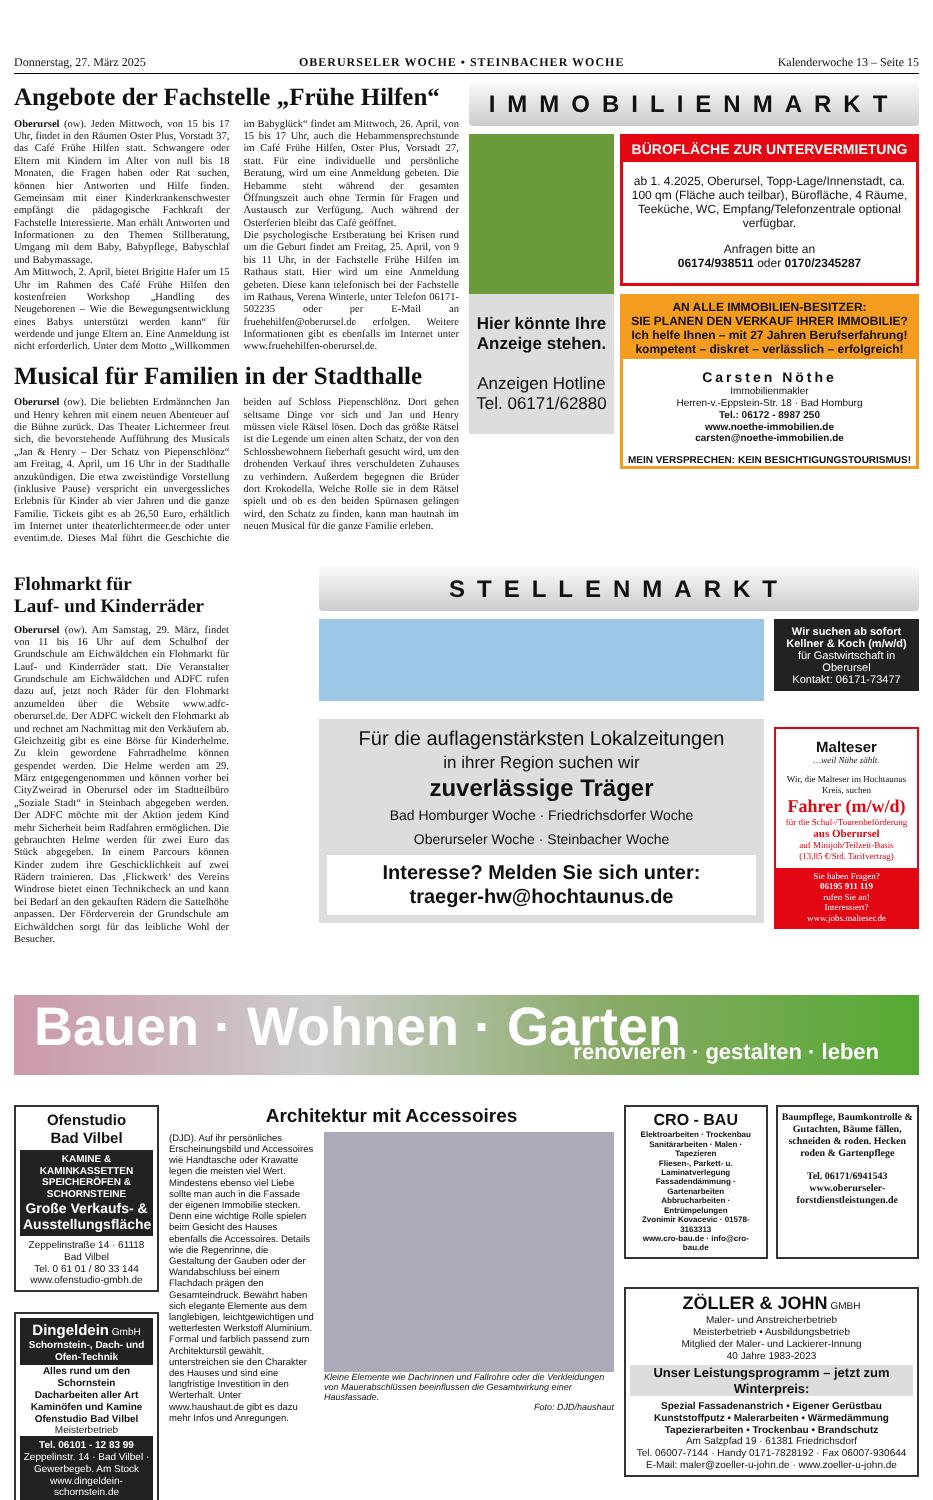Donnerstag, 27. März 2025 OBERURSELER WOCHE • STEINBACHER WOCHE Kalenderwoche 13 – Seite 15
Angebote der Fachstelle „Frühe Hilfen“
Oberursel (ow). Jeden Mittwoch, von 15 bis 17 Uhr, findet in den Räumen Oster Plus, Vorstadt 37, das Café Frühe Hilfen statt. Schwangere oder Eltern mit Kindern im Alter von null bis 18 Monaten, die Fragen haben oder Rat suchen, können hier Antworten und Hilfe finden. Gemeinsam mit einer Kinderkrankenschwester empfängt die pädagogische Fachkraft der Fachstelle Interessierte. Man erhält Antworten und Informationen zu den Themen Stillberatung, Umgang mit dem Baby, Babypflege, Babyschlaf und Babymassage.
Am Mittwoch, 2. April, bietet Brigitte Hafer um 15 Uhr im Rahmen des Café Frühe Hilfen den kostenfreien Workshop „Handling des Neugeborenen – Wie die Bewegungsentwicklung eines Babys unterstützt werden kann“ für werdende und junge Eltern an. Eine Anmeldung ist nicht erforderlich. Unter dem Motto „Willkommen im Babyglück“ findet am Mittwoch, 26. April, von 15 bis 17 Uhr, auch die Hebammensprechstunde im Café Frühe Hilfen, Oster Plus, Vorstadt 27, statt. Für eine individuelle und persönliche Beratung, wird um eine Anmeldung gebeten. Die Hebamme steht während der gesamten Öffnungszeit auch ohne Termin für Fragen und Austausch zur Verfügung. Auch während der Osterferien bleibt das Café geöffnet.
Die psychologische Erstberatung bei Krisen rund um die Geburt findet am Freitag, 25. April, von 9 bis 11 Uhr, in der Fachstelle Frühe Hilfen im Rathaus statt. Hier wird um eine Anmeldung gebeten. Diese kann telefonisch bei der Fachstelle im Rathaus, Verena Winterle, unter Telefon 06171-502235 oder per E-Mail an fruehehilfen@oberursel.de erfolgen. Weitere Informationen gibt es ebenfalls im Internet unter www.fruehehilfen-oberursel.de.
Musical für Familien in der Stadthalle
Oberursel (ow). Die beliebten Erdmännchen Jan und Henry kehren mit einem neuen Abenteuer auf die Bühne zurück. Das Theater Lichtermeer freut sich, die bevorstehende Aufführung des Musicals „Jan & Henry – Der Schatz von Piepenschlönz“ am Freitag, 4. April, um 16 Uhr in der Stadthalle anzukündigen. Die etwa zweistündige Vorstellung (inklusive Pause) verspricht ein unvergessliches Erlebnis für Kinder ab vier Jahren und die ganze Familie. Tickets gibt es ab 26,50 Euro, erhältlich im Internet unter theaterlichtermeer.de oder unter eventim.de. Dieses Mal führt die Geschichte die beiden auf Schloss Piepenschlönz. Dort gehen seltsame Dinge vor sich und Jan und Henry müssen viele Rätsel lösen. Doch das größte Rätsel ist die Legende um einen alten Schatz, der von den Schlossbewohnern fieberhaft gesucht wird, um den drohenden Verkauf ihres verschuldeten Zuhauses zu verhindern. Außerdem begegnen die Brüder dort Krokodella. Welche Rolle sie in dem Rätsel spielt und ob es den beiden Spürnasen gelingen wird, den Schatz zu finden, kann man hautnah im neuen Musical für die ganze Familie erleben.
IMMOBILIENMARKT
Hier könnte Ihre Anzeige stehen.
Anzeigen Hotline
Tel. 06171/62880
BÜROFLÄCHE ZUR UNTERVERMIETUNG
ab 1. 4.2025, Oberursel, Topp-Lage/Innenstadt, ca. 100 qm (Fläche auch teilbar), Bürofläche, 4 Räume, Teeküche, WC, Empfang/Telefonzentrale optional verfügbar.
Anfragen bitte an
06174/938511 oder 0170/2345287
AN ALLE IMMOBILIEN-BESITZER:
SIE PLANEN DEN VERKAUF IHRER IMMOBILIE?
Ich helfe Ihnen – mit 27 Jahren Berufserfahrung!
kompetent – diskret – verlässlich – erfolgreich!
Carsten Nöthe
Immobilienmakler
Herren-v.-Eppstein-Str. 18 · Bad Homburg
Tel.: 06172 - 8987 250
www.noethe-immobilien.de
carsten@noethe-immobilien.de
MEIN VERSPRECHEN: KEIN BESICHTIGUNGSTOURISMUS!
Flohmarkt für
Lauf- und Kinderräder
Oberursel (ow). Am Samstag, 29. März, findet von 11 bis 16 Uhr auf dem Schulhof der Grundschule am Eichwäldchen ein Flohmarkt für Lauf- und Kinderräder statt. Die Veranstalter Grundschule am Eichwäldchen und ADFC rufen dazu auf, jetzt noch Räder für den Flohmarkt anzumelden über die Website www.adfc-oberursel.de. Der ADFC wickelt den Flohmarkt ab und rechnet am Nachmittag mit den Verkäufern ab. Gleichzeitig gibt es eine Börse für Kinderhelme. Zu klein gewordene Fahrradhelme können gespendet werden. Die Helme werden am 29. März entgegengenommen und können vorher bei CityZweirad in Oberursel oder im Stadtteilbüro „Soziale Stadt“ in Steinbach abgegeben werden. Der ADFC möchte mit der Aktion jedem Kind mehr Sicherheit beim Radfahren ermöglichen. Die gebrauchten Helme werden für zwei Euro das Stück abgegeben. In einem Parcours können Kinder zudem ihre Geschicklichkeit auf zwei Rädern trainieren. Das ‚Flickwerk‘ des Vereins Windrose bietet einen Technikcheck an und kann bei Bedarf an den gekauften Rädern die Sattelhöhe anpassen. Der Förderverein der Grundschule am Eichwäldchen sorgt für das leibliche Wohl der Besucher.
STELLENMARKT
Für die auflagenstärksten Lokalzeitungen
in ihrer Region suchen wir
zuverlässige Träger
Bad Homburger Woche · Friedrichsdorfer Woche
Oberurseler Woche · Steinbacher Woche
Interesse? Melden Sie sich unter:
traeger-hw@hochtaunus.de
Wir suchen ab sofort Kellner & Koch (m/w/d)
für Gastwirtschaft in Oberursel
Kontakt: 06171-73477
Malteser
…weil Nähe zählt.
Wir, die Malteser im Hochtaunus Kreis, suchen
Fahrer (m/w/d)
für die Schul-/Tourenbeförderung
aus Oberursel
auf Minijob/Teilzeit-Basis
(13,85 €/Std. Tarifvertrag)
Sie haben Fragen?
06195 911 119
rufen Sie an!
Interessiert?
www.jobs.malteser.de
Bauen · Wohnen · Garten
renovieren · gestalten · leben
Ofenstudio
Bad Vilbel
KAMINE & KAMINKASSETTEN
SPEICHERÖFEN & SCHORNSTEINE
Große Verkaufs- & Ausstellungsfläche
Zeppelinstraße 14 · 61118 Bad Vilbel
Tel. 0 61 01 / 80 33 144
www.ofenstudio-gmbh.de
Dingeldein GmbH
Schornstein-, Dach- und Ofen-Technik
Alles rund um den Schornstein
Dacharbeiten aller Art
Kaminöfen und Kamine
Ofenstudio Bad Vilbel
Meisterbetrieb
Tel. 06101 - 12 83 99
Zeppelinstr. 14 · Bad Vilbel · Gewerbegeb. Am Stock
www.dingeldein-schornstein.de
Architektur mit Accessoires
(DJD). Auf ihr persönliches Erscheinungsbild und Accessoires wie Handtasche oder Krawatte legen die meisten viel Wert. Mindestens ebenso viel Liebe sollte man auch in die Fassade der eigenen Immobilie stecken. Denn eine wichtige Rolle spielen beim Gesicht des Hauses ebenfalls die Accessoires. Details wie die Regenrinne, die Gestaltung der Gauben oder der Wandabschluss bei einem Flachdach prägen den Gesamteindruck. Bewährt haben sich elegante Elemente aus dem langlebigen, leichtgewichtigen und wetterfesten Werkstoff Aluminium. Formal und farblich passend zum Architekturstil gewählt, unterstreichen sie den Charakter des Hauses und sind eine langfristige Investition in den Werterhalt. Unter www.haushaut.de gibt es dazu mehr Infos und Anregungen.
Kleine Elemente wie Dachrinnen und Fallrohre oder die Verkleidungen von Mauerabschlüssen beeinflussen die Gesamtwirkung einer Hausfassade.
Foto: DJD/haushaut
CRO - BAU
Elektroarbeiten · Trockenbau
Sanitärarbeiten · Malen · Tapezieren
Fliesen-, Parkett- u. Laminatverlegung
Fassadendämmung · Gartenarbeiten
Abbrucharbeiten · Entrümpelungen
Zvonimir Kovacevic · 01578-3163313
www.cro-bau.de · info@cro-bau.de
Baumpflege, Baumkontrolle & Gutachten, Bäume fällen, schneiden & roden. Hecken roden & Gartenpflege
Tel. 06171/6941543
www.oberurseler-forstdienstleistungen.de
ZÖLLER & JOHN GMBH
Maler- und Anstreicherbetrieb
Meisterbetrieb • Ausbildungsbetrieb
Mitglied der Maler- und Lackierer-Innung
40 Jahre 1983-2023
Unser Leistungsprogramm – jetzt zum Winterpreis:
Spezial Fassadenanstrich • Eigener Gerüstbau
Kunststoffputz • Malerarbeiten • Wärmedämmung
Tapezierarbeiten • Trockenbau • Brandschutz
Am Salzpfad 19 · 61381 Friedrichsdorf
Tel. 06007-7144 · Handy 0171-7828192 · Fax 06007-930644
E-Mail: maler@zoeller-u-john.de · www.zoeller-u-john.de